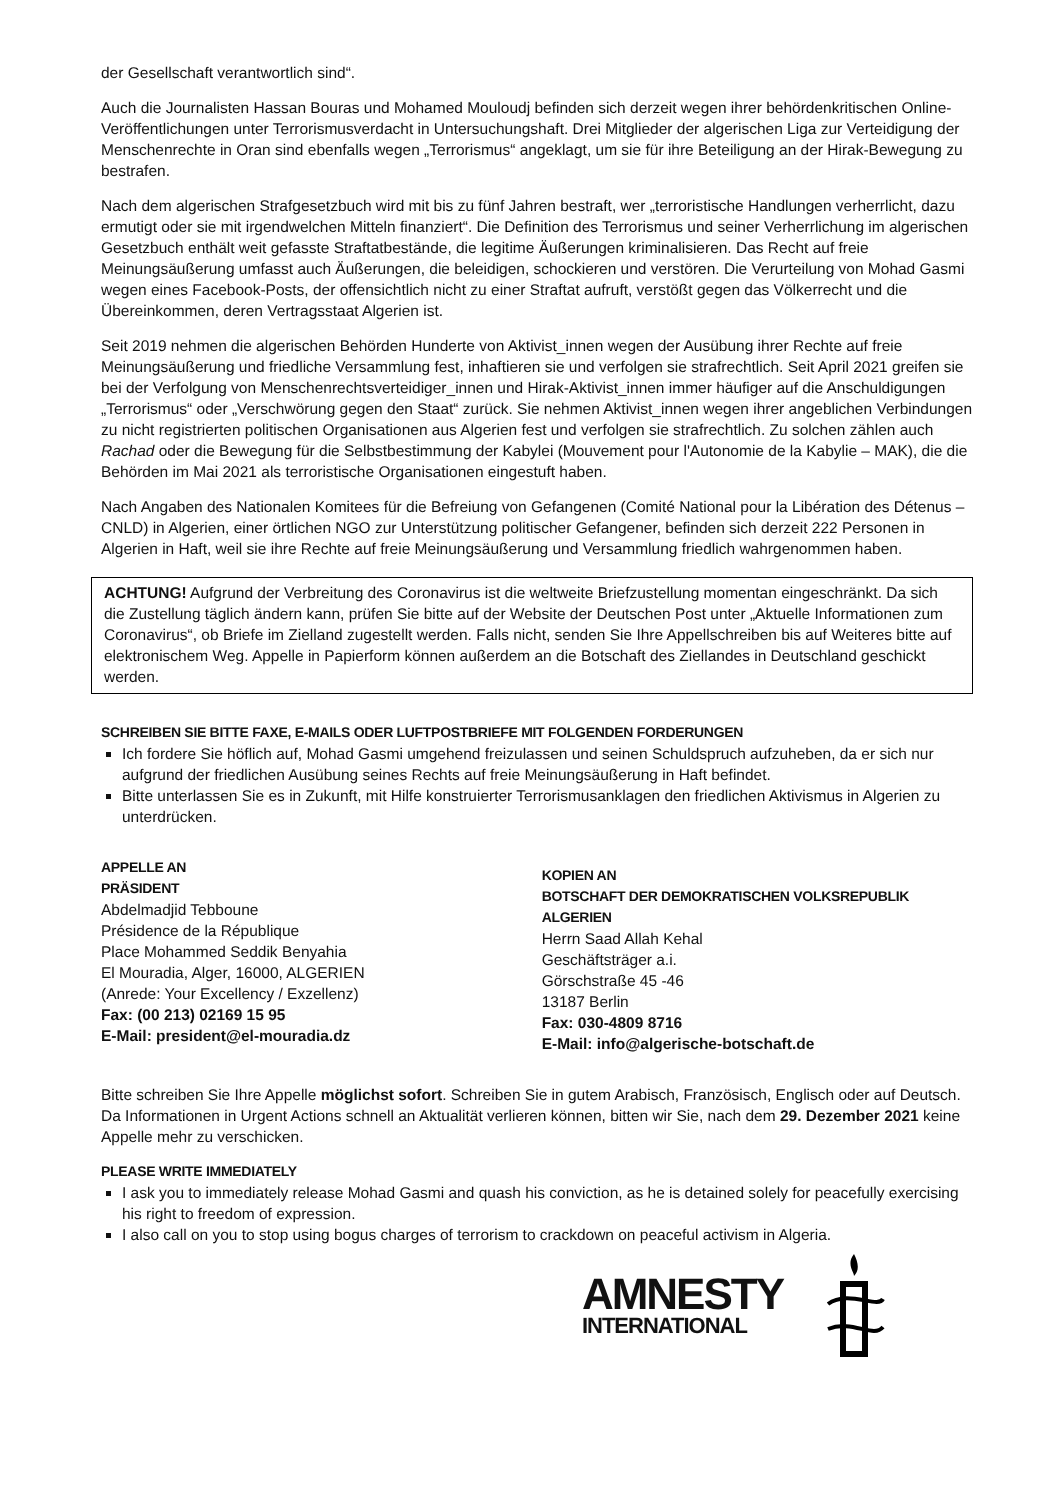der Gesellschaft verantwortlich sind“.
Auch die Journalisten Hassan Bouras und Mohamed Mouloudj befinden sich derzeit wegen ihrer behördenkritischen Online-Veröffentlichungen unter Terrorismusverdacht in Untersuchungshaft. Drei Mitglieder der algerischen Liga zur Verteidigung der Menschenrechte in Oran sind ebenfalls wegen „Terrorismus“ angeklagt, um sie für ihre Beteiligung an der Hirak-Bewegung zu bestrafen.
Nach dem algerischen Strafgesetzbuch wird mit bis zu fünf Jahren bestraft, wer „terroristische Handlungen verherrlicht, dazu ermutigt oder sie mit irgendwelchen Mitteln finanziert“. Die Definition des Terrorismus und seiner Verherrlichung im algerischen Gesetzbuch enthält weit gefasste Straftatbestände, die legitime Äußerungen kriminalisieren. Das Recht auf freie Meinungsäußerung umfasst auch Äußerungen, die beleidigen, schockieren und verstören. Die Verurteilung von Mohad Gasmi wegen eines Facebook-Posts, der offensichtlich nicht zu einer Straftat aufruft, verstößt gegen das Völkerrecht und die Übereinkommen, deren Vertragsstaat Algerien ist.
Seit 2019 nehmen die algerischen Behörden Hunderte von Aktivist_innen wegen der Ausübung ihrer Rechte auf freie Meinungsäußerung und friedliche Versammlung fest, inhaftieren sie und verfolgen sie strafrechtlich. Seit April 2021 greifen sie bei der Verfolgung von Menschenrechtsverteidiger_innen und Hirak-Aktivist_innen immer häufiger auf die Anschuldigungen „Terrorismus“ oder „Verschwörung gegen den Staat“ zurück. Sie nehmen Aktivist_innen wegen ihrer angeblichen Verbindungen zu nicht registrierten politischen Organisationen aus Algerien fest und verfolgen sie strafrechtlich. Zu solchen zählen auch Rachad oder die Bewegung für die Selbstbestimmung der Kabylei (Mouvement pour l'Autonomie de la Kabylie – MAK), die die Behörden im Mai 2021 als terroristische Organisationen eingestuft haben.
Nach Angaben des Nationalen Komitees für die Befreiung von Gefangenen (Comité National pour la Libération des Détenus – CNLD) in Algerien, einer örtlichen NGO zur Unterstützung politischer Gefangener, befinden sich derzeit 222 Personen in Algerien in Haft, weil sie ihre Rechte auf freie Meinungsäußerung und Versammlung friedlich wahrgenommen haben.
ACHTUNG! Aufgrund der Verbreitung des Coronavirus ist die weltweite Briefzustellung momentan eingeschränkt. Da sich die Zustellung täglich ändern kann, prüfen Sie bitte auf der Website der Deutschen Post unter „Aktuelle Informationen zum Coronavirus“, ob Briefe im Zielland zugestellt werden. Falls nicht, senden Sie Ihre Appellschreiben bis auf Weiteres bitte auf elektronischem Weg. Appelle in Papierform können außerdem an die Botschaft des Ziellandes in Deutschland geschickt werden.
SCHREIBEN SIE BITTE FAXE, E-MAILS ODER LUFTPOSTBRIEFE MIT FOLGENDEN FORDERUNGEN
Ich fordere Sie höflich auf, Mohad Gasmi umgehend freizulassen und seinen Schuldspruch aufzuheben, da er sich nur aufgrund der friedlichen Ausübung seines Rechts auf freie Meinungsäußerung in Haft befindet.
Bitte unterlassen Sie es in Zukunft, mit Hilfe konstruierter Terrorismusanklagen den friedlichen Aktivismus in Algerien zu unterdrücken.
APPELLE AN
PRÄSIDENT
Abdelmadjid Tebboune
Présidence de la République
Place Mohammed Seddik Benyahia
El Mouradia, Alger, 16000, ALGERIEN
(Anrede: Your Excellency / Exzellenz)
Fax: (00 213) 02169 15 95
E-Mail: president@el-mouradia.dz
KOPIEN AN
BOTSCHAFT DER DEMOKRATISCHEN VOLKSREPUBLIK ALGERIEN
Herrn Saad Allah Kehal
Geschäftsträger a.i.
Görschstraße 45 -46
13187 Berlin
Fax: 030-4809 8716
E-Mail: info@algerische-botschaft.de
Bitte schreiben Sie Ihre Appelle möglichst sofort. Schreiben Sie in gutem Arabisch, Französisch, Englisch oder auf Deutsch. Da Informationen in Urgent Actions schnell an Aktualität verlieren können, bitten wir Sie, nach dem 29. Dezember 2021 keine Appelle mehr zu verschicken.
PLEASE WRITE IMMEDIATELY
I ask you to immediately release Mohad Gasmi and quash his conviction, as he is detained solely for peacefully exercising his right to freedom of expression.
I also call on you to stop using bogus charges of terrorism to crackdown on peaceful activism in Algeria.
AMNESTY
INTERNATIONAL